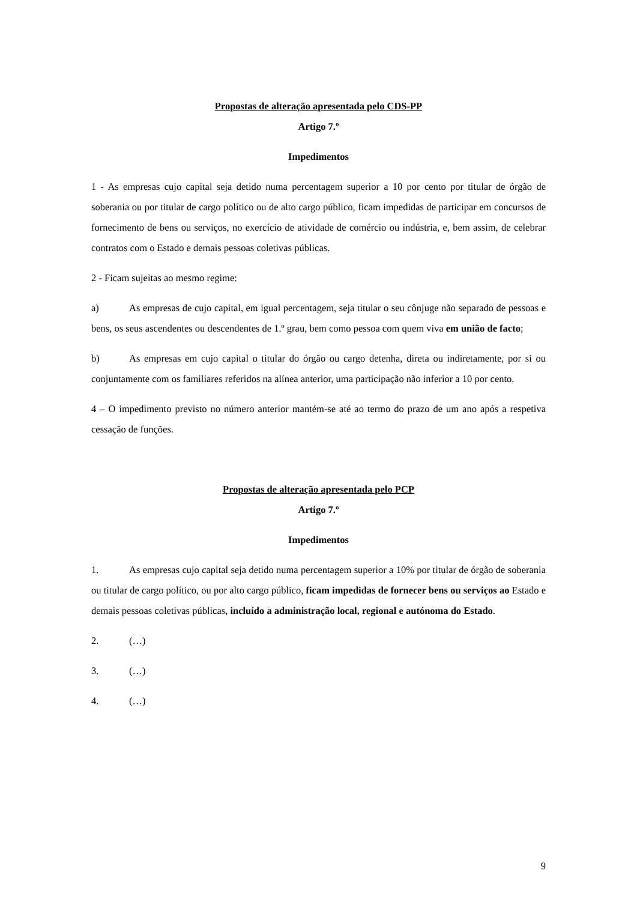Propostas de alteração apresentada pelo CDS-PP
Artigo 7.º
Impedimentos
1 - As empresas cujo capital seja detido numa percentagem superior a 10 por cento por titular de órgão de soberania ou por titular de cargo político ou de alto cargo público, ficam impedidas de participar em concursos de fornecimento de bens ou serviços, no exercício de atividade de comércio ou indústria, e, bem assim, de celebrar contratos com o Estado e demais pessoas coletivas públicas.
2 - Ficam sujeitas ao mesmo regime:
a) As empresas de cujo capital, em igual percentagem, seja titular o seu cônjuge não separado de pessoas e bens, os seus ascendentes ou descendentes de 1.º grau, bem como pessoa com quem viva em união de facto;
b) As empresas em cujo capital o titular do órgão ou cargo detenha, direta ou indiretamente, por si ou conjuntamente com os familiares referidos na alínea anterior, uma participação não inferior a 10 por cento.
4 – O impedimento previsto no número anterior mantém-se até ao termo do prazo de um ano após a respetiva cessação de funções.
Propostas de alteração apresentada pelo PCP
Artigo 7.º
Impedimentos
1. As empresas cujo capital seja detido numa percentagem superior a 10% por titular de órgão de soberania ou titular de cargo político, ou por alto cargo público, ficam impedidas de fornecer bens ou serviços ao Estado e demais pessoas coletivas públicas, incluído a administração local, regional e autónoma do Estado.
2. (…)
3. (…)
4. (…)
9